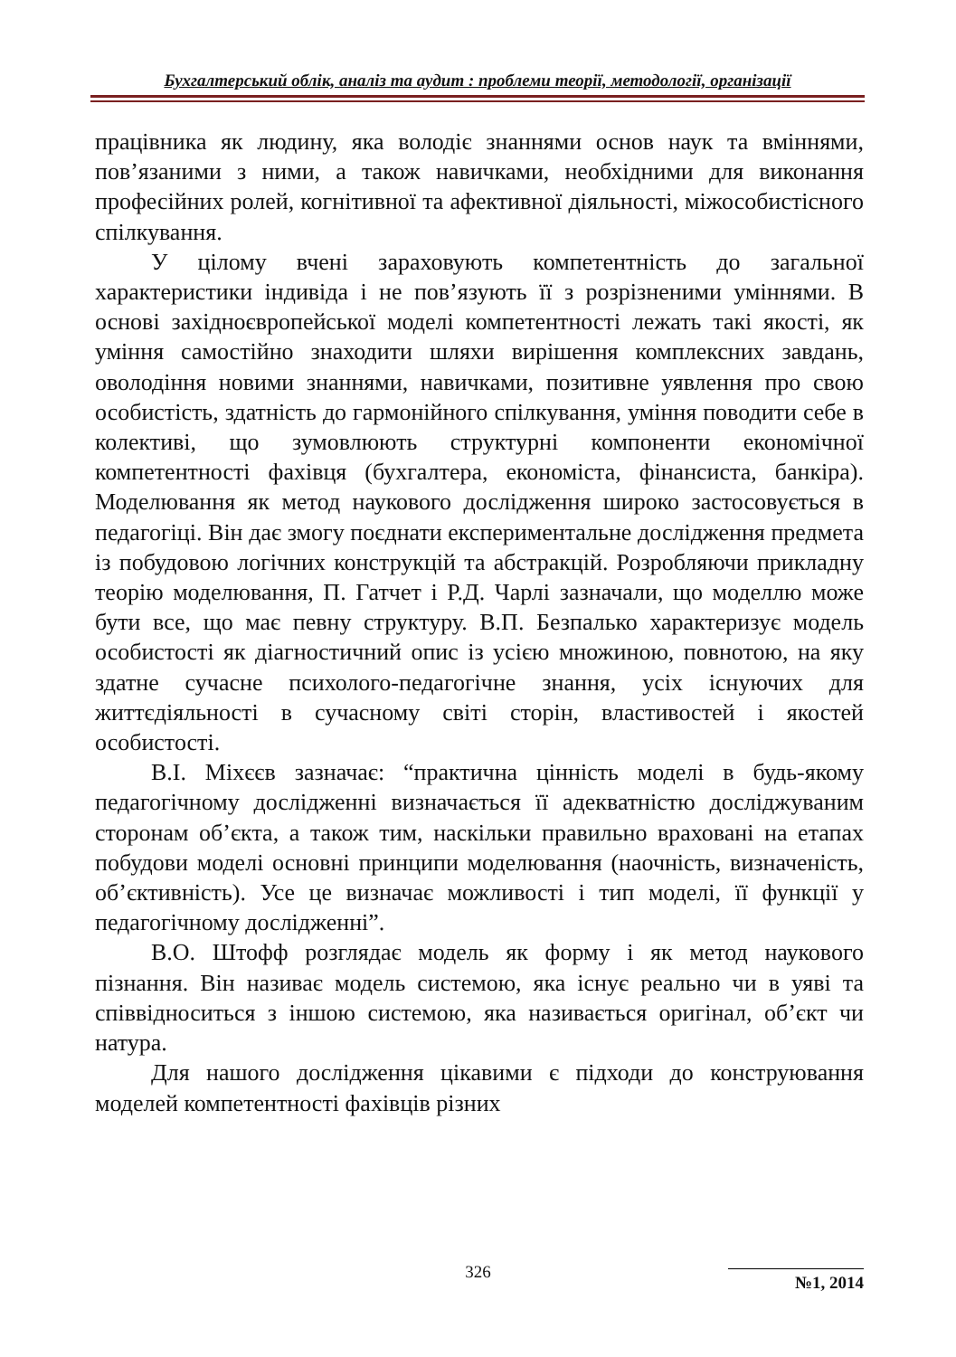Бухгалтерський облік, аналіз та аудит : проблеми теорії, методології, організації
працівника як людину, яка володіє знаннями основ наук та вміннями, пов’язаними з ними, а також навичками, необхідними для виконання професійних ролей, когнітивної та афективної діяльності, міжособистісного спілкування.
У цілому вчені зараховують компетентність до загальної характеристики індивіда і не пов’язують її з розрізненими уміннями. В основі західноєвропейської моделі компетентності лежать такі якості, як уміння самостійно знаходити шляхи вирішення комплексних завдань, оволодіння новими знаннями, навичками, позитивне уявлення про свою особистість, здатність до гармонійного спілкування, уміння поводити себе в колективі, що зумовлюють структурні компоненти економічної компетентності фахівця (бухгалтера, економіста, фінансиста, банкіра). Моделювання як метод наукового дослідження широко застосовується в педагогіці. Він дає змогу поєднати експериментальне дослідження предмета із побудовою логічних конструкцій та абстракцій. Розробляючи прикладну теорію моделювання, П. Гатчет і Р.Д. Чарлі зазначали, що моделлю може бути все, що має певну структуру. В.П. Безпалько характеризує модель особистості як діагностичний опис із усією множиною, повнотою, на яку здатне сучасне психолого-педагогічне знання, усіх існуючих для життєдіяльності в сучасному світі сторін, властивостей і якостей особистості.
В.І. Міхєєв зазначає: “практична цінність моделі в будь-якому педагогічному дослідженні визначається її адекватністю досліджуваним сторонам об’єкта, а також тим, наскільки правильно враховані на етапах побудови моделі основні принципи моделювання (наочність, визначеність, об’єктивність). Усе це визначає можливості і тип моделі, її функції у педагогічному дослідженні”.
В.О. Штофф розглядає модель як форму і як метод наукового пізнання. Він називає модель системою, яка існує реально чи в уяві та співвідноситься з іншою системою, яка називається оригінал, об’єкт чи натура.
Для нашого дослідження цікавими є підходи до конструювання моделей компетентності фахівців різних
326 №1, 2014